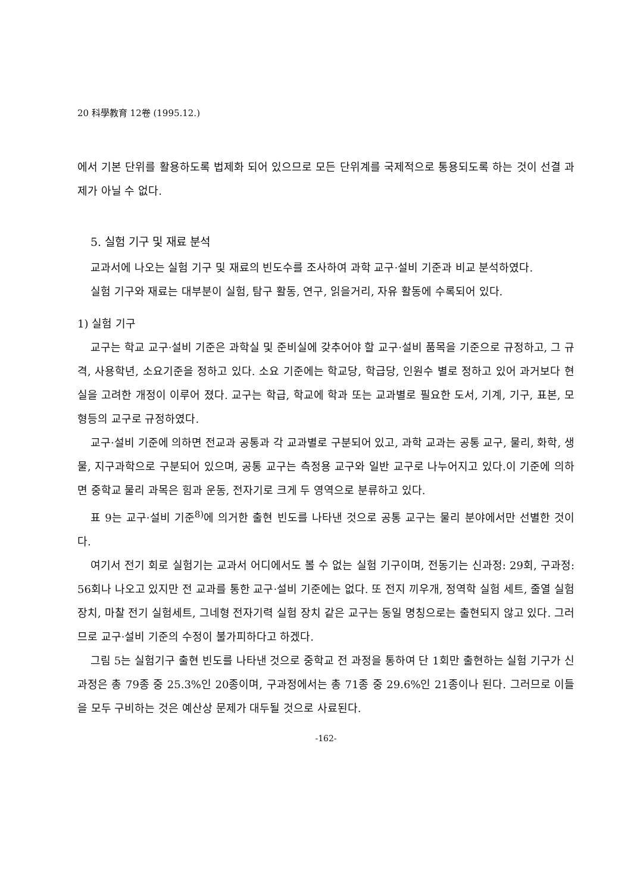20 科學教育 12卷 (1995.12.)
에서 기본 단위를 활용하도록 법제화 되어 있으므로 모든 단위계를 국제적으로 통용되도록 하는 것이 선결 과제가 아닐 수 없다.
5. 실험 기구 및 재료 분석
교과서에 나오는 실험 기구 및 재료의 빈도수를 조사하여 과학 교구·설비 기준과 비교 분석하였다.
실험 기구와 재료는 대부분이 실험, 탐구 활동, 연구, 읽을거리, 자유 활동에 수록되어 있다.
1) 실험 기구
교구는 학교 교구·설비 기준은 과학실 및 준비실에 갖추어야 할 교구·설비 품목을 기준으로 규정하고, 그 규격, 사용학년, 소요기준을 정하고 있다. 소요 기준에는 학교당, 학급당, 인원수 별로 정하고 있어 과거보다 현실을 고려한 개정이 이루어 졌다. 교구는 학급, 학교에 학과 또는 교과별로 필요한 도서, 기계, 기구, 표본, 모형등의 교구로 규정하였다.
교구·설비 기준에 의하면 전교과 공통과 각 교과별로 구분되어 있고, 과학 교과는 공통 교구, 물리, 화학, 생물, 지구과학으로 구분되어 있으며, 공통 교구는 측정용 교구와 일반 교구로 나누어지고 있다.이 기준에 의하면 중학교 물리 과목은 힘과 운동, 전자기로 크게 두 영역으로 분류하고 있다.
표 9는 교구·설비 기준<sup>8)</sup>에 의거한 출현 빈도를 나타낸 것으로 공통 교구는 물리 분야에서만 선별한 것이다.
여기서 전기 회로 실험기는 교과서 어디에서도 볼 수 없는 실험 기구이며, 전동기는 신과정: 29회, 구과정: 56회나 나오고 있지만 전 교과를 통한 교구·설비 기준에는 없다. 또 전지 끼우개, 정역학 실험 세트, 줄열 실험 장치, 마찰 전기 실험세트, 그네형 전자기력 실험 장치 같은 교구는 동일 명칭으로는 출현되지 않고 있다. 그러므로 교구·설비 기준의 수정이 불가피하다고 하겠다.
그림 5는 실험기구 출현 빈도를 나타낸 것으로 중학교 전 과정을 통하여 단 1회만 출현하는 실험 기구가 신과정은 총 79종 중 25.3%인 20종이며, 구과정에서는 총 71종 중 29.6%인 21종이나 된다. 그러므로 이들을 모두 구비하는 것은 예산상 문제가 대두될 것으로 사료된다.
-162-